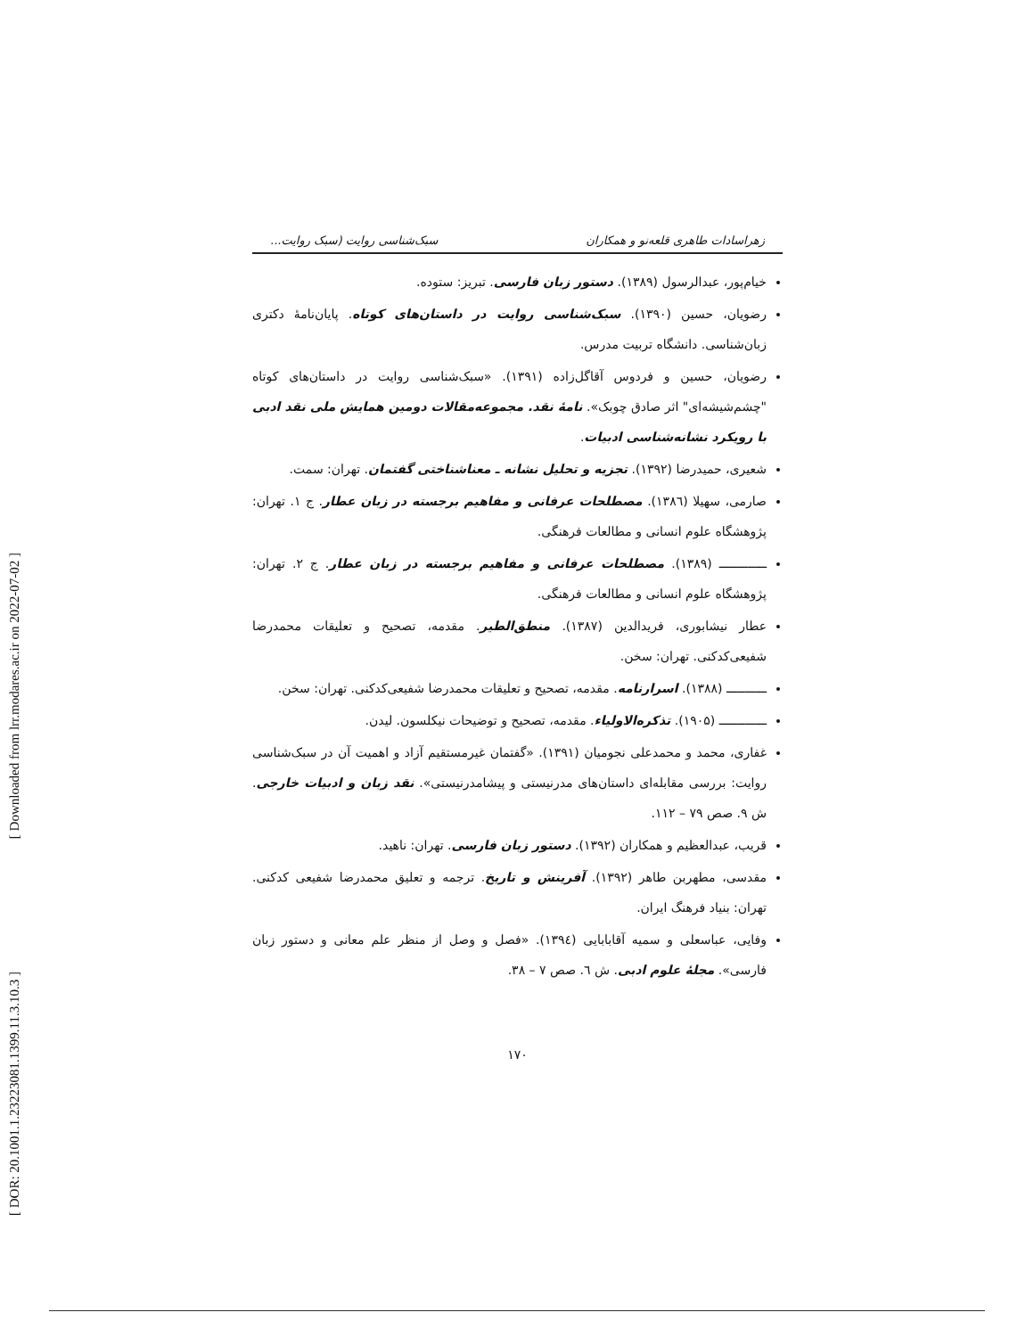[ Downloaded from lrr.modares.ac.ir on 2022-07-02 ]
[ DOR: 20.1001.1.23223081.1399.11.3.10.3 ]
زهراسادات طاهری قلعه‌نو و همکاران سبک‌شناسی روایت (سبک روایت...
خیام‌پور، عبدالرسول (۱۳۸۹). دستور زبان فارسی. تبریز: ستوده.
رضویان، حسین (۱۳۹۰). سبک‌شناسی روایت در داستان‌های کوتاه. پایان‌نامهٔ دکتری زبان‌شناسی. دانشگاه تربیت مدرس.
رضویان، حسین و فردوس آقاگل‌زاده (۱۳۹۱). «سبک‌شناسی روایت در داستان‌های کوتاه "چشم‌شیشه‌ای" اثر صادق چوبک». نامهٔ نقد. مجموعه‌مقالات دومین همایش ملی نقد ادبی با رویکرد نشانه‌شناسی ادبیات.
شعیری، حمیدرضا (۱۳۹۲). تجزیه و تحلیل نشانه ـ معناشناختی گفتمان. تهران: سمت.
صارمی، سهیلا (۱۳۸٦). مصطلحات عرفانی و مفاهیم برجسته در زبان عطار. ج ۱. تهران: پژوهشگاه علوم انسانی و مطالعات فرهنگی.
ـــــــــــــ (۱۳۸۹). مصطلحات عرفانی و مفاهیم برجسته در زبان عطار. ج ۲. تهران: پژوهشگاه علوم انسانی و مطالعات فرهنگی.
عطار نیشابوری، فریدالدین (۱۳۸۷). منطق‌الطیر. مقدمه، تصحیح و تعلیقات محمدرضا شفیعی‌کدکنی. تهران: سخن.
ـــــــــــ (۱۳۸۸). اسرارنامه. مقدمه، تصحیح و تعلیقات محمدرضا شفیعی‌کدکنی. تهران: سخن.
ـــــــــــــ (۱۹۰۵). تذکره‌الاولیاء. مقدمه، تصحیح و توضیحات نیکلسون. لیدن.
غفاری، محمد و محمدعلی نجومیان (۱۳۹۱). «گفتمان غیرمستقیم آزاد و اهمیت آن در سبک‌شناسی روایت: بررسی مقابله‌ای داستان‌های مدرنیستی و پیشامدرنیستی». نقد زبان و ادبیات خارجی. ش ۹. صص ۷۹ – ۱۱۲.
قریب، عبدالعظیم و همکاران (۱۳۹۲). دستور زبان فارسی. تهران: ناهید.
مقدسی، مطهربن طاهر (۱۳۹۲). آفرینش و تاریخ. ترجمه و تعلیق محمدرضا شفیعی کدکنی. تهران: بنیاد فرهنگ ایران.
وفایی، عباسعلی و سمیه آقابابایی (۱۳۹٤). «فصل و وصل از منظر علم معانی و دستور زبان فارسی». مجلهٔ علوم ادبی. ش ٦. صص ۷ – ۳۸.
۱۷۰